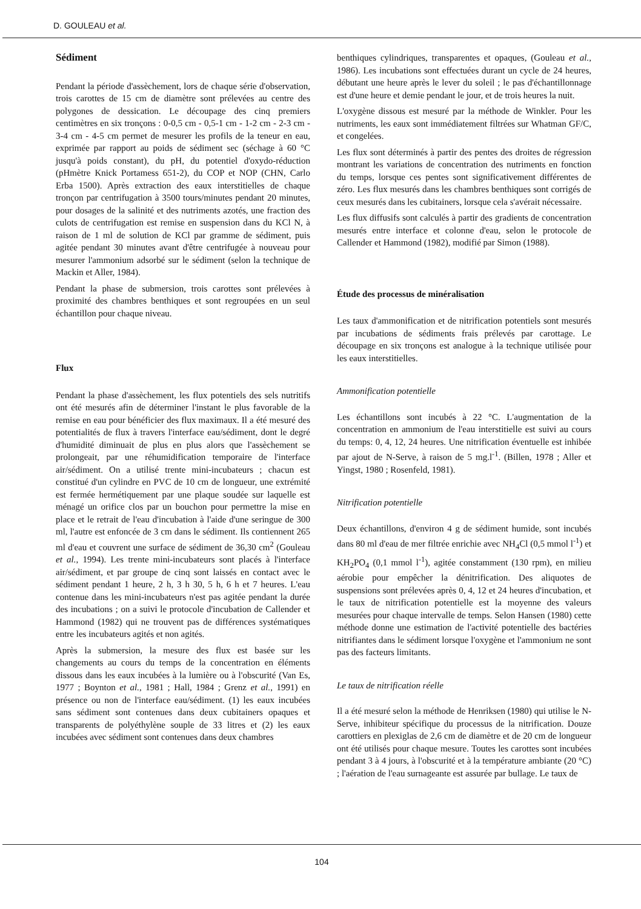D. GOULEAU et al.
Sédiment
Pendant la période d'assèchement, lors de chaque série d'observation, trois carottes de 15 cm de diamètre sont prélevées au centre des polygones de dessication. Le découpage des cinq premiers centimètres en six tronçons : 0-0,5 cm - 0,5-1 cm - 1-2 cm - 2-3 cm - 3-4 cm - 4-5 cm permet de mesurer les profils de la teneur en eau, exprimée par rapport au poids de sédiment sec (séchage à 60 °C jusqu'à poids constant), du pH, du potentiel d'oxydo-réduction (pHmètre Knick Portamess 651-2), du COP et NOP (CHN, Carlo Erba 1500). Après extraction des eaux interstitielles de chaque tronçon par centrifugation à 3500 tours/minutes pendant 20 minutes, pour dosages de la salinité et des nutriments azotés, une fraction des culots de centrifugation est remise en suspension dans du KCl N, à raison de 1 ml de solution de KCl par gramme de sédiment, puis agitée pendant 30 minutes avant d'être centrifugée à nouveau pour mesurer l'ammonium adsorbé sur le sédiment (selon la technique de Mackin et Aller, 1984).
Pendant la phase de submersion, trois carottes sont prélevées à proximité des chambres benthiques et sont regroupées en un seul échantillon pour chaque niveau.
Flux
Pendant la phase d'assèchement, les flux potentiels des sels nutritifs ont été mesurés afin de déterminer l'instant le plus favorable de la remise en eau pour bénéficier des flux maximaux. Il a été mesuré des potentialités de flux à travers l'interface eau/sédiment, dont le degré d'humidité diminuait de plus en plus alors que l'assèchement se prolongeait, par une réhumidification temporaire de l'interface air/sédiment. On a utilisé trente mini-incubateurs ; chacun est constitué d'un cylindre en PVC de 10 cm de longueur, une extrémité est fermée hermétiquement par une plaque soudée sur laquelle est ménagé un orifice clos par un bouchon pour permettre la mise en place et le retrait de l'eau d'incubation à l'aide d'une seringue de 300 ml, l'autre est enfoncée de 3 cm dans le sédiment. Ils contiennent 265 ml d'eau et couvrent une surface de sédiment de 36,30 cm<sup>2</sup> (Gouleau et al., 1994). Les trente mini-incubateurs sont placés à l'interface air/sédiment, et par groupe de cinq sont laissés en contact avec le sédiment pendant 1 heure, 2 h, 3 h 30, 5 h, 6 h et 7 heures. L'eau contenue dans les mini-incubateurs n'est pas agitée pendant la durée des incubations ; on a suivi le protocole d'incubation de Callender et Hammond (1982) qui ne trouvent pas de différences systématiques entre les incubateurs agités et non agités.
Après la submersion, la mesure des flux est basée sur les changements au cours du temps de la concentration en éléments dissous dans les eaux incubées à la lumière ou à l'obscurité (Van Es, 1977 ; Boynton et al., 1981 ; Hall, 1984 ; Grenz et al., 1991) en présence ou non de l'interface eau/sédiment. (1) les eaux incubées sans sédiment sont contenues dans deux cubitainers opaques et transparents de polyéthylène souple de 33 litres et (2) les eaux incubées avec sédiment sont contenues dans deux chambres
benthiques cylindriques, transparentes et opaques, (Gouleau et al., 1986). Les incubations sont effectuées durant un cycle de 24 heures, débutant une heure après le lever du soleil ; le pas d'échantillonnage est d'une heure et demie pendant le jour, et de trois heures la nuit.
L'oxygène dissous est mesuré par la méthode de Winkler. Pour les nutriments, les eaux sont immédiatement filtrées sur Whatman GF/C, et congelées.
Les flux sont déterminés à partir des pentes des droites de régression montrant les variations de concentration des nutriments en fonction du temps, lorsque ces pentes sont significativement différentes de zéro. Les flux mesurés dans les chambres benthiques sont corrigés de ceux mesurés dans les cubitainers, lorsque cela s'avérait nécessaire.
Les flux diffusifs sont calculés à partir des gradients de concentration mesurés entre interface et colonne d'eau, selon le protocole de Callender et Hammond (1982), modifié par Simon (1988).
Étude des processus de minéralisation
Les taux d'ammonification et de nitrification potentiels sont mesurés par incubations de sédiments frais prélevés par carottage. Le découpage en six tronçons est analogue à la technique utilisée pour les eaux interstitielles.
Ammonification potentielle
Les échantillons sont incubés à 22 °C. L'augmentation de la concentration en ammonium de l'eau interstitielle est suivi au cours du temps: 0, 4, 12, 24 heures. Une nitrification éventuelle est inhibée par ajout de N-Serve, à raison de 5 mg.l<sup>-1</sup>. (Billen, 1978 ; Aller et Yingst, 1980 ; Rosenfeld, 1981).
Nitrification potentielle
Deux échantillons, d'environ 4 g de sédiment humide, sont incubés dans 80 ml d'eau de mer filtrée enrichie avec NH<sub>4</sub>Cl (0,5 mmol l<sup>-1</sup>) et KH<sub>2</sub>PO<sub>4</sub> (0,1 mmol l<sup>-1</sup>), agitée constamment (130 rpm), en milieu aérobie pour empêcher la dénitrification. Des aliquotes de suspensions sont prélevées après 0, 4, 12 et 24 heures d'incubation, et le taux de nitrification potentielle est la moyenne des valeurs mesurées pour chaque intervalle de temps. Selon Hansen (1980) cette méthode donne une estimation de l'activité potentielle des bactéries nitrifiantes dans le sédiment lorsque l'oxygène et l'ammonium ne sont pas des facteurs limitants.
Le taux de nitrification réelle
Il a été mesuré selon la méthode de Henriksen (1980) qui utilise le N-Serve, inhibiteur spécifique du processus de la nitrification. Douze carottiers en plexiglas de 2,6 cm de diamètre et de 20 cm de longueur ont été utilisés pour chaque mesure. Toutes les carottes sont incubées pendant 3 à 4 jours, à l'obscurité et à la température ambiante (20 °C) ; l'aération de l'eau surnageante est assurée par bullage. Le taux de
104